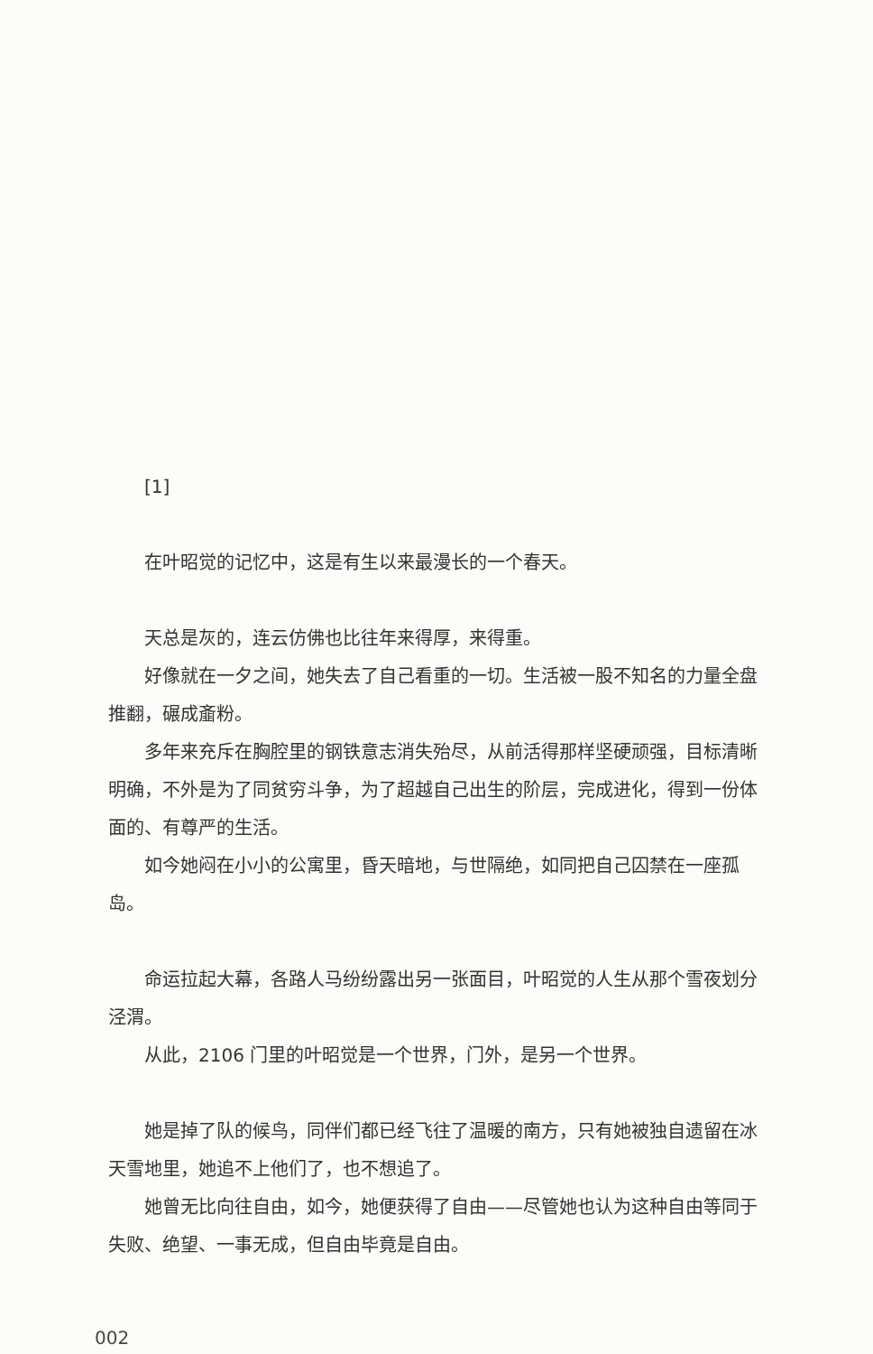[1]
在叶昭觉的记忆中，这是有生以来最漫长的一个春天。
天总是灰的，连云仿佛也比往年来得厚，来得重。
好像就在一夕之间，她失去了自己看重的一切。生活被一股不知名的力量全盘推翻，碾成齑粉。
多年来充斥在胸腔里的钢铁意志消失殆尽，从前活得那样坚硬顽强，目标清晰明确，不外是为了同贫穷斗争，为了超越自己出生的阶层，完成进化，得到一份体面的、有尊严的生活。
如今她闷在小小的公寓里，昏天暗地，与世隔绝，如同把自己囚禁在一座孤岛。
命运拉起大幕，各路人马纷纷露出另一张面目，叶昭觉的人生从那个雪夜划分泾渭。
从此，2106 门里的叶昭觉是一个世界，门外，是另一个世界。
她是掉了队的候鸟，同伴们都已经飞往了温暖的南方，只有她被独自遗留在冰天雪地里，她追不上他们了，也不想追了。
她曾无比向往自由，如今，她便获得了自由——尽管她也认为这种自由等同于失败、绝望、一事无成，但自由毕竟是自由。
002